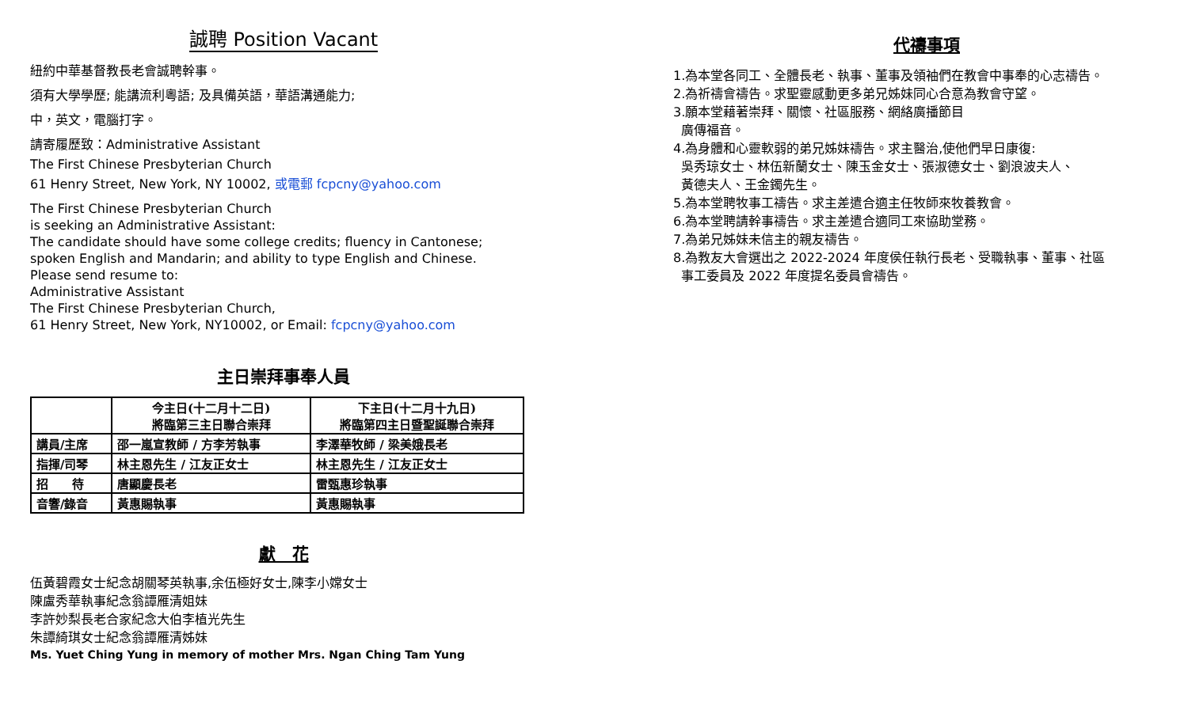誠聘 Position Vacant
紐約中華基督教長老會誠聘幹事。
須有大學學歷; 能講流利粵語; 及具備英語，華語溝通能力;
中，英文，電腦打字。
請寄履歷致：Administrative Assistant
The First Chinese Presbyterian Church
61 Henry Street, New York, NY 10002, 或電郵 fcpcny@yahoo.com
The First Chinese Presbyterian Church
is seeking an Administrative Assistant:
The candidate should have some college credits; fluency in Cantonese;
spoken English and Mandarin; and ability to type English and Chinese.
Please send resume to:
Administrative Assistant
The First Chinese Presbyterian Church,
61 Henry Street, New York, NY10002, or Email: fcpcny@yahoo.com
主日崇拜事奉人員
| | 今主日(十二月十二日) 將臨第三主日聯合崇拜 | 下主日(十二月十九日) 將臨第四主日暨聖誕聯合崇拜 |
| --- | --- | --- |
| 講員/主席 | 邵一嵐宣教師 / 方李芳執事 | 李澤華牧師 / 梁美娥長老 |
| 指揮/司琴 | 林主恩先生 / 江友正女士 | 林主恩先生 / 江友正女士 |
| 招 待 | 唐顯慶長老 | 雷甄惠珍執事 |
| 音響/錄音 | 黃惠賜執事 | 黃惠賜執事 |
獻　花
伍黃碧霞女士紀念胡關琴英執事,余伍極好女士,陳李小嫦女士
陳盧秀華執事紀念翁譚雁清姐妹
李許妙梨長老合家紀念大伯李植光先生
朱譚綺琪女士紀念翁譚雁清姊妹
Ms. Yuet Ching Yung in memory of mother Mrs. Ngan Ching Tam Yung
代禱事項
1.為本堂各同工、全體長老、執事、董事及領袖們在教會中事奉的心志禱告。
2.為祈禱會禱告。求聖靈感動更多弟兄姊妹同心合意為教會守望。
3.願本堂藉著崇拜、關懷、社區服務、網絡廣播節目
廣傳福音。
4.為身體和心靈軟弱的弟兄姊妹禱告。求主醫治,使他們早日康復:
吳秀琼女士、林伍新蘭女士、陳玉金女士、張淑德女士、劉浪波夫人、
黃德夫人、王金鐲先生。
5.為本堂聘牧事工禱告。求主差遣合適主任牧師來牧養教會。
6.為本堂聘請幹事禱告。求主差遣合適同工來協助堂務。
7.為弟兄姊妹未信主的親友禱告。
8.為教友大會選出之 2022-2024 年度侯任執行長老、受職執事、董事、社區
事工委員及 2022 年度提名委員會禱告。